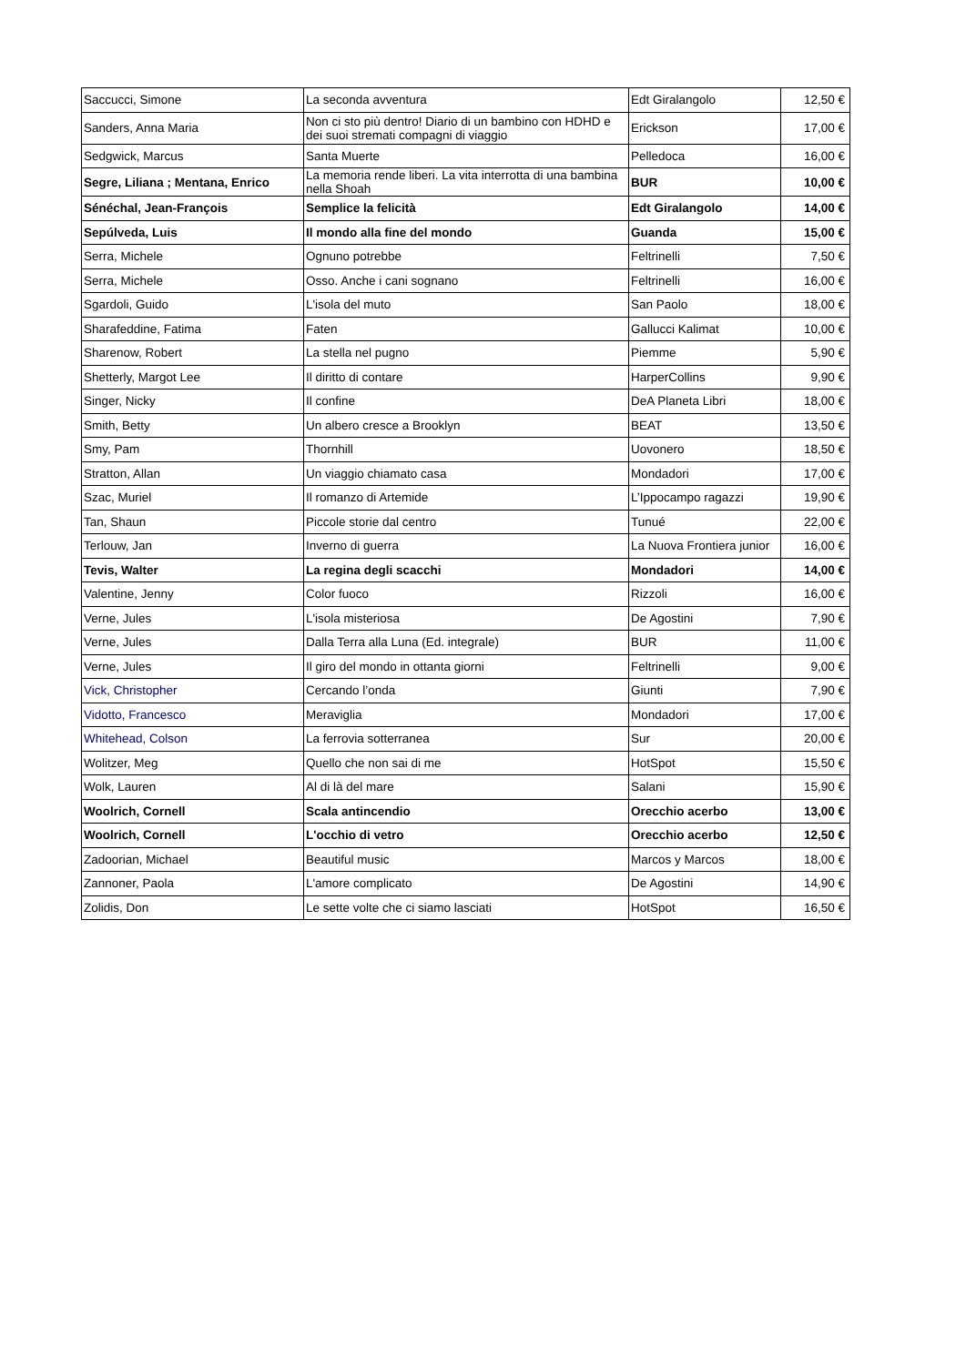| Saccucci, Simone | La seconda avventura | Edt Giralangolo | 12,50 € |
| Sanders, Anna Maria | Non ci sto più dentro! Diario di un bambino con HDHD e dei suoi stremati compagni di viaggio | Erickson | 17,00 € |
| Sedgwick, Marcus | Santa Muerte | Pelledoca | 16,00 € |
| Segre, Liliana ; Mentana, Enrico | La memoria rende liberi. La vita interrotta di una bambina nella Shoah | BUR | 10,00 € |
| Sénéchal, Jean-François | Semplice la felicità | Edt Giralangolo | 14,00 € |
| Sepúlveda, Luis | Il mondo alla fine del mondo | Guanda | 15,00 € |
| Serra, Michele | Ognuno potrebbe | Feltrinelli | 7,50 € |
| Serra, Michele | Osso. Anche i cani sognano | Feltrinelli | 16,00 € |
| Sgardoli, Guido | L'isola del muto | San Paolo | 18,00 € |
| Sharafeddine, Fatima | Faten | Gallucci Kalimat | 10,00 € |
| Sharenow, Robert | La stella nel pugno | Piemme | 5,90 € |
| Shetterly, Margot Lee | Il diritto di contare | HarperCollins | 9,90 € |
| Singer, Nicky | Il confine | DeA Planeta Libri | 18,00 € |
| Smith, Betty | Un albero cresce a Brooklyn | BEAT | 13,50 € |
| Smy, Pam | Thornhill | Uovonero | 18,50 € |
| Stratton, Allan | Un viaggio chiamato casa | Mondadori | 17,00 € |
| Szac, Muriel | Il romanzo di Artemide | L’Ippocampo ragazzi | 19,90 € |
| Tan, Shaun | Piccole storie dal centro | Tunué | 22,00 € |
| Terlouw, Jan | Inverno di guerra | La Nuova Frontiera junior | 16,00 € |
| Tevis, Walter | La regina degli scacchi | Mondadori | 14,00 € |
| Valentine, Jenny | Color fuoco | Rizzoli | 16,00 € |
| Verne, Jules | L'isola misteriosa | De Agostini | 7,90 € |
| Verne, Jules | Dalla Terra alla Luna (Ed. integrale) | BUR | 11,00 € |
| Verne, Jules | Il giro del mondo in ottanta giorni | Feltrinelli | 9,00 € |
| Vick, Christopher | Cercando l’onda | Giunti | 7,90 € |
| Vidotto, Francesco | Meraviglia | Mondadori | 17,00 € |
| Whitehead, Colson | La ferrovia sotterranea | Sur | 20,00 € |
| Wolitzer, Meg | Quello che non sai di me | HotSpot | 15,50 € |
| Wolk, Lauren | Al di là del mare | Salani | 15,90 € |
| Woolrich, Cornell | Scala antincendio | Orecchio acerbo | 13,00 € |
| Woolrich, Cornell | L'occhio di vetro | Orecchio acerbo | 12,50 € |
| Zadoorian, Michael | Beautiful music | Marcos y Marcos | 18,00 € |
| Zannoner, Paola | L'amore complicato | De Agostini | 14,90 € |
| Zolidis, Don | Le sette volte che ci siamo lasciati | HotSpot | 16,50 € |